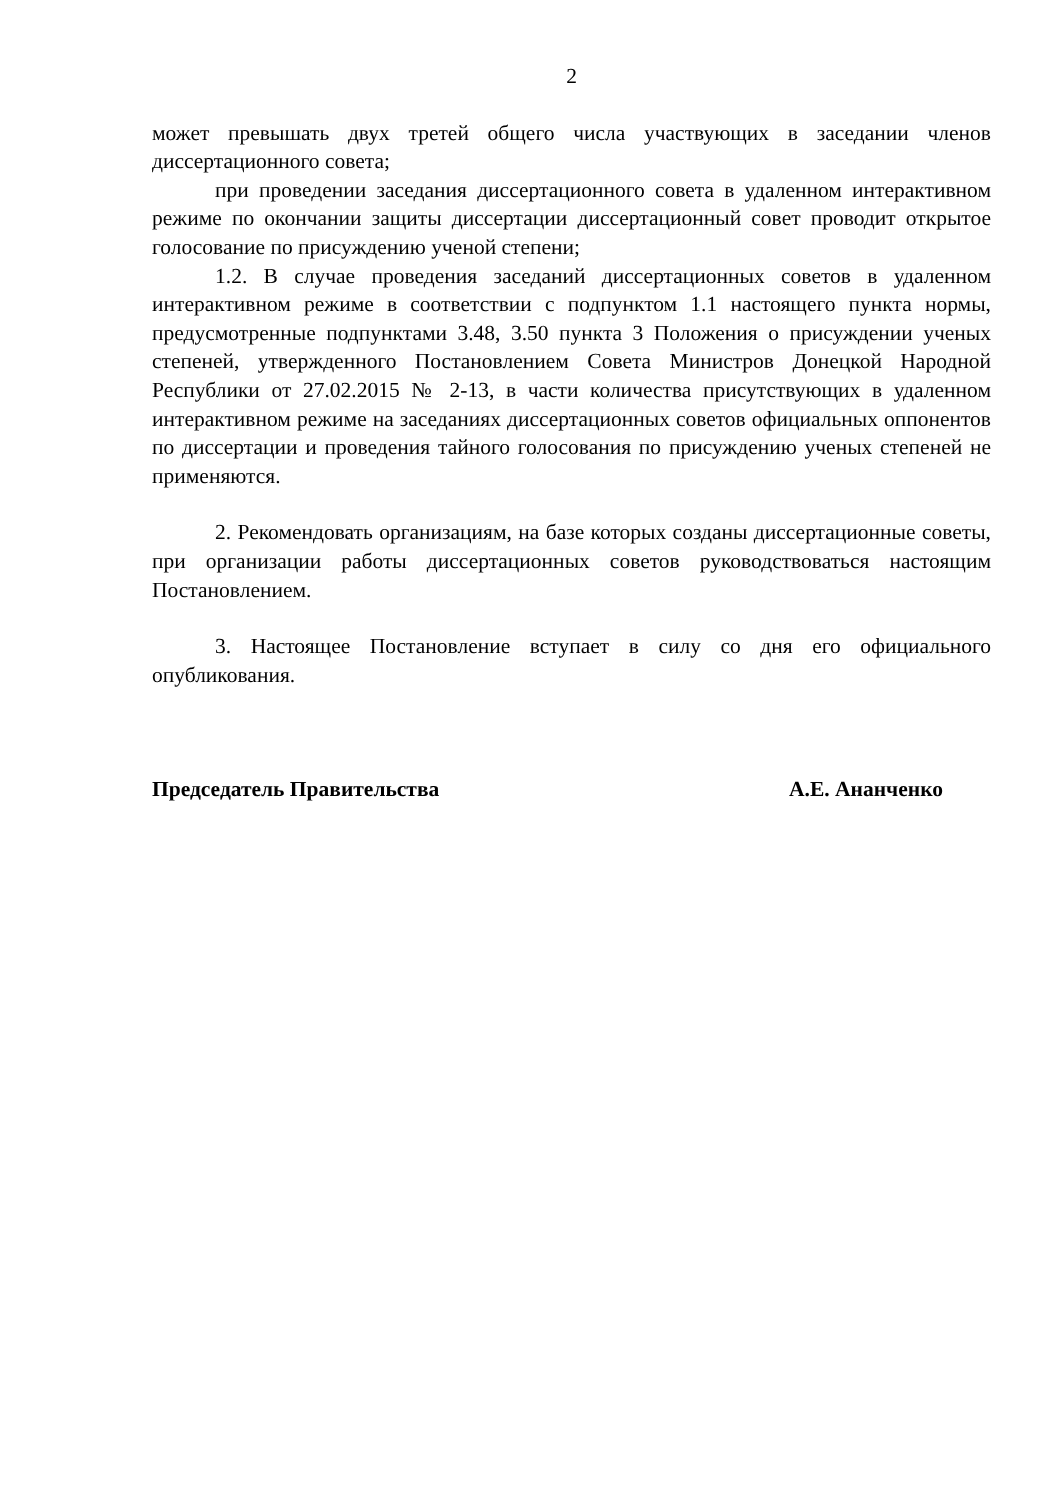2
может превышать двух третей общего числа участвующих в заседании членов диссертационного совета;
при проведении заседания диссертационного совета в удаленном интерактивном режиме по окончании защиты диссертации диссертационный совет проводит открытое голосование по присуждению ученой степени;
1.2. В случае проведения заседаний диссертационных советов в удаленном интерактивном режиме в соответствии с подпунктом 1.1 настоящего пункта нормы, предусмотренные подпунктами 3.48, 3.50 пункта 3 Положения о присуждении ученых степеней, утвержденного Постановлением Совета Министров Донецкой Народной Республики от 27.02.2015 № 2-13, в части количества присутствующих в удаленном интерактивном режиме на заседаниях диссертационных советов официальных оппонентов по диссертации и проведения тайного голосования по присуждению ученых степеней не применяются.
2. Рекомендовать организациям, на базе которых созданы диссертационные советы, при организации работы диссертационных советов руководствоваться настоящим Постановлением.
3. Настоящее Постановление вступает в силу со дня его официального опубликования.
Председатель Правительства А.Е. Ананченко